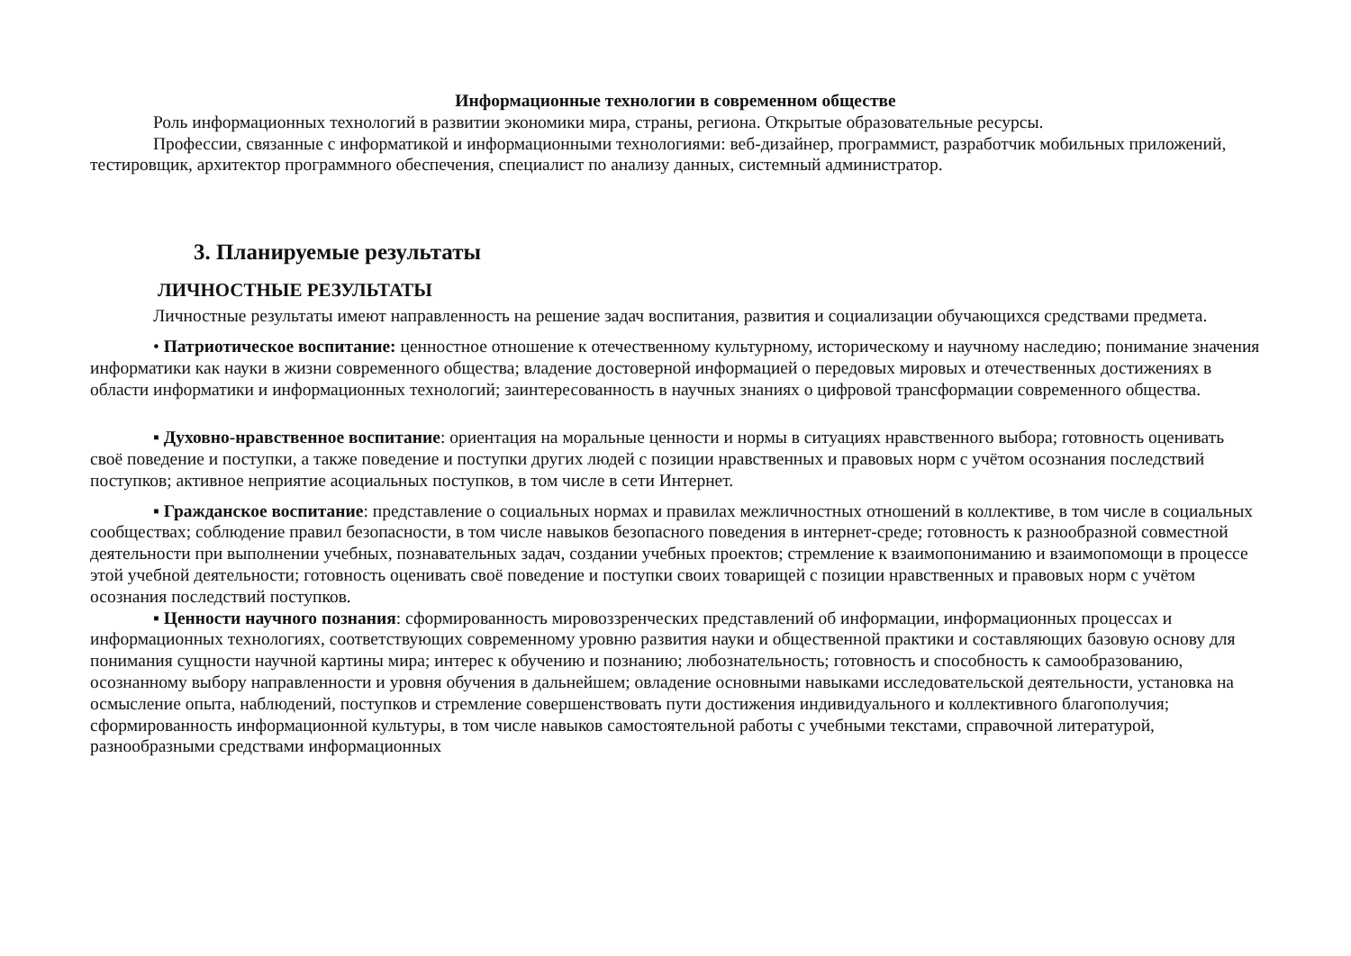Информационные технологии в современном обществе
Роль информационных технологий в развитии экономики мира, страны, региона. Открытые образовательные ресурсы.
Профессии, связанные с информатикой и информационными технологиями: веб-дизайнер, программист, разработчик мобильных приложений, тестировщик, архитектор программного обеспечения, специалист по анализу данных, системный администратор.
3. Планируемые результаты
ЛИЧНОСТНЫЕ РЕЗУЛЬТАТЫ
Личностные результаты имеют направленность на решение задач воспитания, развития и социализации обучающихся средствами предмета.
• Патриотическое воспитание: ценностное отношение к отечественному культурному, историческому и научному наследию; понимание значения информатики как науки в жизни современного общества; владение достоверной информацией о передовых мировых и отечественных достижениях в области информатики и информационных технологий; заинтересованность в научных знаниях о цифровой трансформации современного общества.
▪ Духовно-нравственное воспитание: ориентация на моральные ценности и нормы в ситуациях нравственного выбора; готовность оценивать своё поведение и поступки, а также поведение и поступки других людей с позиции нравственных и правовых норм с учётом осознания последствий поступков; активное неприятие асоциальных поступков, в том числе в сети Интернет.
▪ Гражданское воспитание: представление о социальных нормах и правилах межличностных отношений в коллективе, в том числе в социальных сообществах; соблюдение правил безопасности, в том числе навыков безопасного поведения в интернет-среде; готовность к разнообразной совместной деятельности при выполнении учебных, познавательных задач, создании учебных проектов; стремление к взаимопониманию и взаимопомощи в процессе этой учебной деятельности; готовность оценивать своё поведение и поступки своих товарищей с позиции нравственных и правовых норм с учётом осознания последствий поступков.
▪ Ценности научного познания: сформированность мировоззренческих представлений об информации, информационных процессах и информационных технологиях, соответствующих современному уровню развития науки и общественной практики и составляющих базовую основу для понимания сущности научной картины мира; интерес к обучению и познанию; любознательность; готовность и способность к самообразованию, осознанному выбору направленности и уровня обучения в дальнейшем; овладение основными навыками исследовательской деятельности, установка на осмысление опыта, наблюдений, поступков и стремление совершенствовать пути достижения индивидуального и коллективного благополучия; сформированность информационной культуры, в том числе навыков самостоятельной работы с учебными текстами, справочной литературой, разнообразными средствами информационных